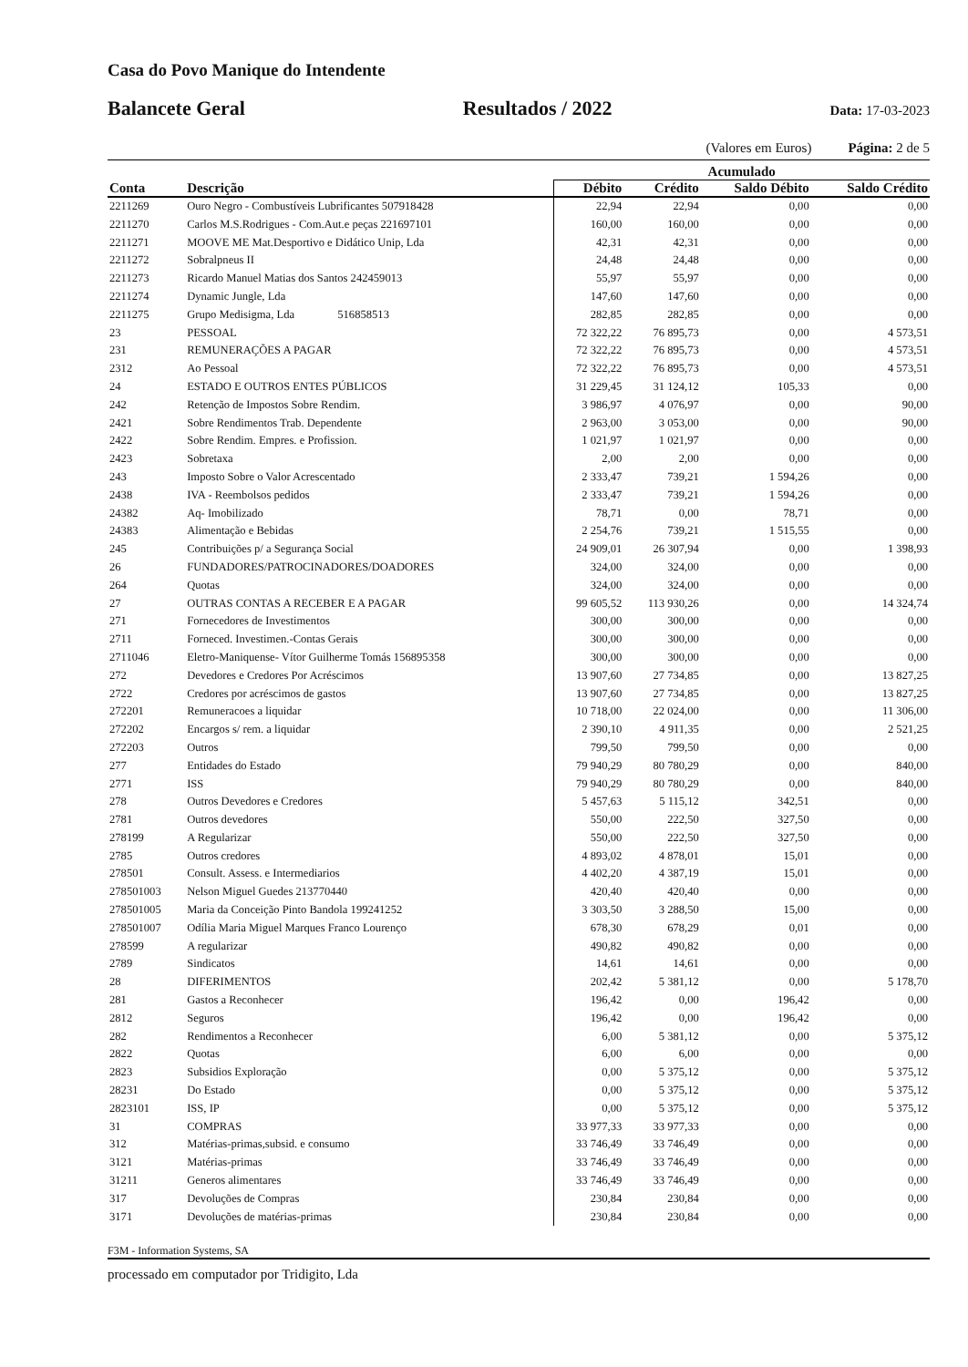Casa do Povo Manique do Intendente
Balancete Geral Resultados / 2022 Data: 17-03-2023
(Valores em Euros) Página: 2 de 5
| | | Acumulado | | | |
| --- | --- | --- | --- | --- | --- |
| Conta | Descrição | Débito | Crédito | Saldo Débito | Saldo Crédito |
| 2211269 | Ouro Negro - Combustíveis Lubrificantes 507918428 | 22,94 | 22,94 | 0,00 | 0,00 |
| 2211270 | Carlos M.S.Rodrigues - Com.Aut.e peças 221697101 | 160,00 | 160,00 | 0,00 | 0,00 |
| 2211271 | MOOVE ME Mat.Desportivo e Didático Unip, Lda | 42,31 | 42,31 | 0,00 | 0,00 |
| 2211272 | Sobralpneus II | 24,48 | 24,48 | 0,00 | 0,00 |
| 2211273 | Ricardo Manuel Matias dos Santos 242459013 | 55,97 | 55,97 | 0,00 | 0,00 |
| 2211274 | Dynamic Jungle, Lda | 147,60 | 147,60 | 0,00 | 0,00 |
| 2211275 | Grupo Medisigma, Lda 516858513 | 282,85 | 282,85 | 0,00 | 0,00 |
| 23 | PESSOAL | 72 322,22 | 76 895,73 | 0,00 | 4 573,51 |
| 231 | REMUNERAÇÕES A PAGAR | 72 322,22 | 76 895,73 | 0,00 | 4 573,51 |
| 2312 | Ao Pessoal | 72 322,22 | 76 895,73 | 0,00 | 4 573,51 |
| 24 | ESTADO E OUTROS ENTES PÚBLICOS | 31 229,45 | 31 124,12 | 105,33 | 0,00 |
| 242 | Retenção de Impostos Sobre Rendim. | 3 986,97 | 4 076,97 | 0,00 | 90,00 |
| 2421 | Sobre Rendimentos Trab. Dependente | 2 963,00 | 3 053,00 | 0,00 | 90,00 |
| 2422 | Sobre Rendim. Empres. e Profission. | 1 021,97 | 1 021,97 | 0,00 | 0,00 |
| 2423 | Sobretaxa | 2,00 | 2,00 | 0,00 | 0,00 |
| 243 | Imposto Sobre o Valor Acrescentado | 2 333,47 | 739,21 | 1 594,26 | 0,00 |
| 2438 | IVA - Reembolsos pedidos | 2 333,47 | 739,21 | 1 594,26 | 0,00 |
| 24382 | Aq- Imobilizado | 78,71 | 0,00 | 78,71 | 0,00 |
| 24383 | Alimentação e Bebidas | 2 254,76 | 739,21 | 1 515,55 | 0,00 |
| 245 | Contribuições p/ a Segurança Social | 24 909,01 | 26 307,94 | 0,00 | 1 398,93 |
| 26 | FUNDADORES/PATROCINADORES/DOADORES | 324,00 | 324,00 | 0,00 | 0,00 |
| 264 | Quotas | 324,00 | 324,00 | 0,00 | 0,00 |
| 27 | OUTRAS CONTAS A RECEBER E A PAGAR | 99 605,52 | 113 930,26 | 0,00 | 14 324,74 |
| 271 | Fornecedores de Investimentos | 300,00 | 300,00 | 0,00 | 0,00 |
| 2711 | Forneced. Investimen.-Contas Gerais | 300,00 | 300,00 | 0,00 | 0,00 |
| 2711046 | Eletro-Maniquense- Vítor Guilherme Tomás 156895358 | 300,00 | 300,00 | 0,00 | 0,00 |
| 272 | Devedores e Credores Por Acréscimos | 13 907,60 | 27 734,85 | 0,00 | 13 827,25 |
| 2722 | Credores por acréscimos de gastos | 13 907,60 | 27 734,85 | 0,00 | 13 827,25 |
| 272201 | Remuneracoes a liquidar | 10 718,00 | 22 024,00 | 0,00 | 11 306,00 |
| 272202 | Encargos s/ rem. a liquidar | 2 390,10 | 4 911,35 | 0,00 | 2 521,25 |
| 272203 | Outros | 799,50 | 799,50 | 0,00 | 0,00 |
| 277 | Entidades do Estado | 79 940,29 | 80 780,29 | 0,00 | 840,00 |
| 2771 | ISS | 79 940,29 | 80 780,29 | 0,00 | 840,00 |
| 278 | Outros Devedores e Credores | 5 457,63 | 5 115,12 | 342,51 | 0,00 |
| 2781 | Outros devedores | 550,00 | 222,50 | 327,50 | 0,00 |
| 278199 | A Regularizar | 550,00 | 222,50 | 327,50 | 0,00 |
| 2785 | Outros credores | 4 893,02 | 4 878,01 | 15,01 | 0,00 |
| 278501 | Consult. Assess. e Intermediarios | 4 402,20 | 4 387,19 | 15,01 | 0,00 |
| 278501003 | Nelson Miguel Guedes 213770440 | 420,40 | 420,40 | 0,00 | 0,00 |
| 278501005 | Maria da Conceição Pinto Bandola 199241252 | 3 303,50 | 3 288,50 | 15,00 | 0,00 |
| 278501007 | Odília Maria Miguel Marques Franco Lourenço | 678,30 | 678,29 | 0,01 | 0,00 |
| 278599 | A regularizar | 490,82 | 490,82 | 0,00 | 0,00 |
| 2789 | Sindicatos | 14,61 | 14,61 | 0,00 | 0,00 |
| 28 | DIFERIMENTOS | 202,42 | 5 381,12 | 0,00 | 5 178,70 |
| 281 | Gastos a Reconhecer | 196,42 | 0,00 | 196,42 | 0,00 |
| 2812 | Seguros | 196,42 | 0,00 | 196,42 | 0,00 |
| 282 | Rendimentos a Reconhecer | 6,00 | 5 381,12 | 0,00 | 5 375,12 |
| 2822 | Quotas | 6,00 | 6,00 | 0,00 | 0,00 |
| 2823 | Subsidios Exploração | 0,00 | 5 375,12 | 0,00 | 5 375,12 |
| 28231 | Do Estado | 0,00 | 5 375,12 | 0,00 | 5 375,12 |
| 2823101 | ISS, IP | 0,00 | 5 375,12 | 0,00 | 5 375,12 |
| 31 | COMPRAS | 33 977,33 | 33 977,33 | 0,00 | 0,00 |
| 312 | Matérias-primas,subsid. e consumo | 33 746,49 | 33 746,49 | 0,00 | 0,00 |
| 3121 | Matérias-primas | 33 746,49 | 33 746,49 | 0,00 | 0,00 |
| 31211 | Generos alimentares | 33 746,49 | 33 746,49 | 0,00 | 0,00 |
| 317 | Devoluções de Compras | 230,84 | 230,84 | 0,00 | 0,00 |
| 3171 | Devoluções de matérias-primas | 230,84 | 230,84 | 0,00 | 0,00 |
F3M - Information Systems, SA
processado em computador por Tridigito, Lda